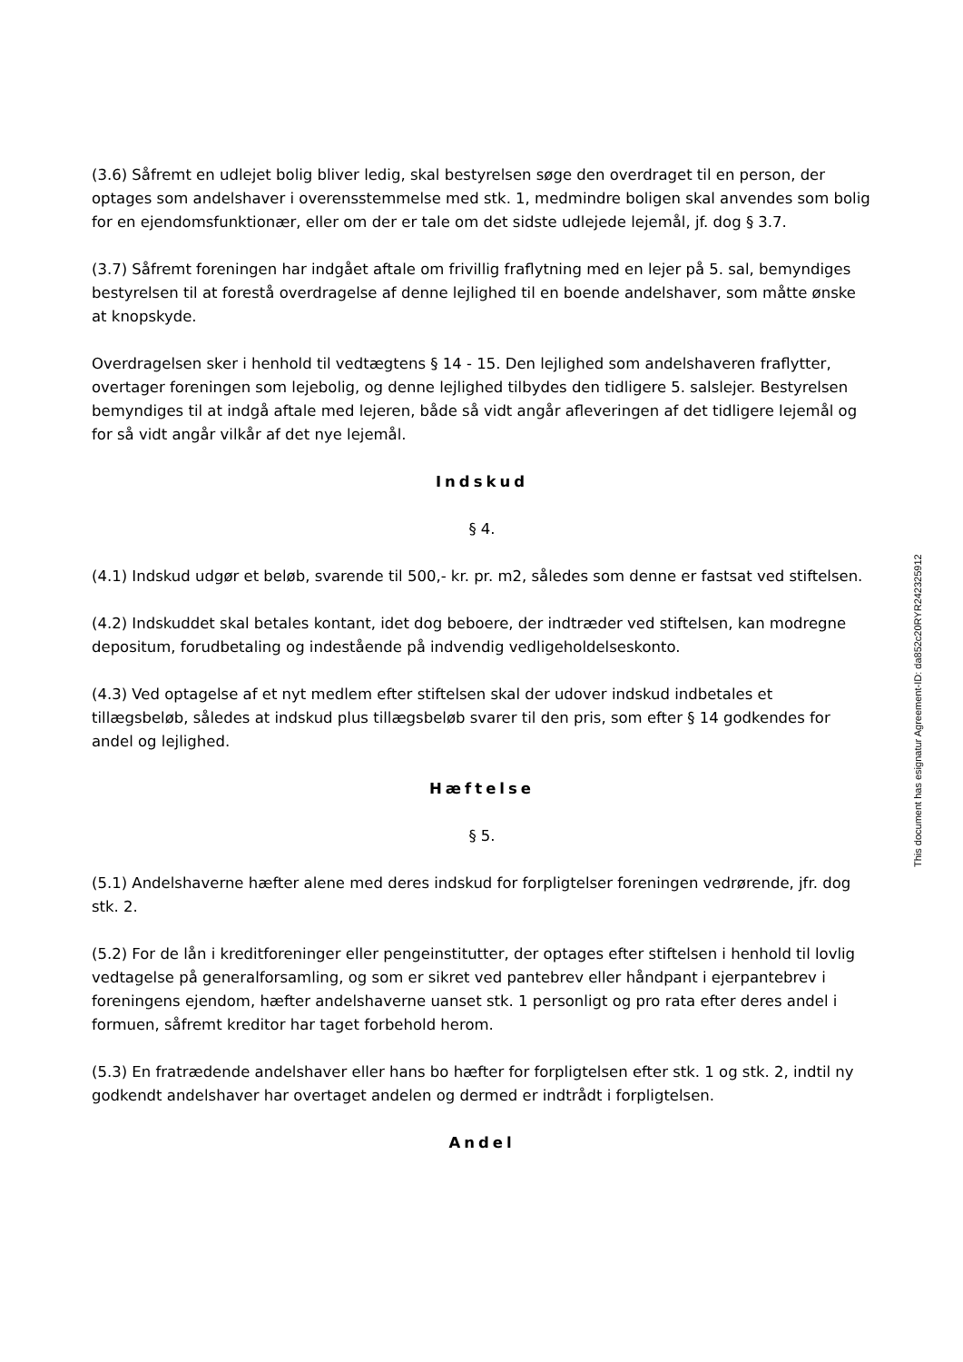(3.6) Såfremt en udlejet bolig bliver ledig, skal bestyrelsen søge den overdraget til en person, der optages som andelshaver i overensstemmelse med stk. 1, medmindre boligen skal anvendes som bolig for en ejendomsfunktionær, eller om der er tale om det sidste udlejede lejemål, jf. dog § 3.7.
(3.7) Såfremt foreningen har indgået aftale om frivillig fraflytning med en lejer på 5. sal, bemyndiges bestyrelsen til at forestå overdragelse af denne lejlighed til en boende andelshaver, som måtte ønske at knopskyde.
Overdragelsen sker i henhold til vedtægtens § 14 - 15. Den lejlighed som andelshaveren fraflytter, overtager foreningen som lejebolig, og denne lejlighed tilbydes den tidligere 5. salslejer. Bestyrelsen bemyndiges til at indgå aftale med lejeren, både så vidt angår afleveringen af det tidligere lejemål og for så vidt angår vilkår af det nye lejemål.
Indskud
§ 4.
(4.1) Indskud udgør et beløb, svarende til 500,- kr. pr. m2, således som denne er fastsat ved stiftelsen.
(4.2) Indskuddet skal betales kontant, idet dog beboere, der indtræder ved stiftelsen, kan modregne depositum, forudbetaling og indestående på indvendig vedligeholdelseskonto.
(4.3) Ved optagelse af et nyt medlem efter stiftelsen skal der udover indskud indbetales et tillægsbeløb, således at indskud plus tillægsbeløb svarer til den pris, som efter § 14 godkendes for andel og lejlighed.
Hæftelse
§ 5.
(5.1) Andelshaverne hæfter alene med deres indskud for forpligtelser foreningen vedrørende, jfr. dog stk. 2.
(5.2) For de lån i kreditforeninger eller pengeinstitutter, der optages efter stiftelsen i henhold til lovlig vedtagelse på generalforsamling, og som er sikret ved pantebrev eller håndpant i ejerpantebrev i foreningens ejendom, hæfter andelshaverne uanset stk. 1 personligt og pro rata efter deres andel i formuen, såfremt kreditor har taget forbehold herom.
(5.3) En fratrædende andelshaver eller hans bo hæfter for forpligtelsen efter stk. 1 og stk. 2, indtil ny godkendt andelshaver har overtaget andelen og dermed er indtrådt i forpligtelsen.
Andel
This document has esignatur Agreement-ID: da852c20RYR242325912